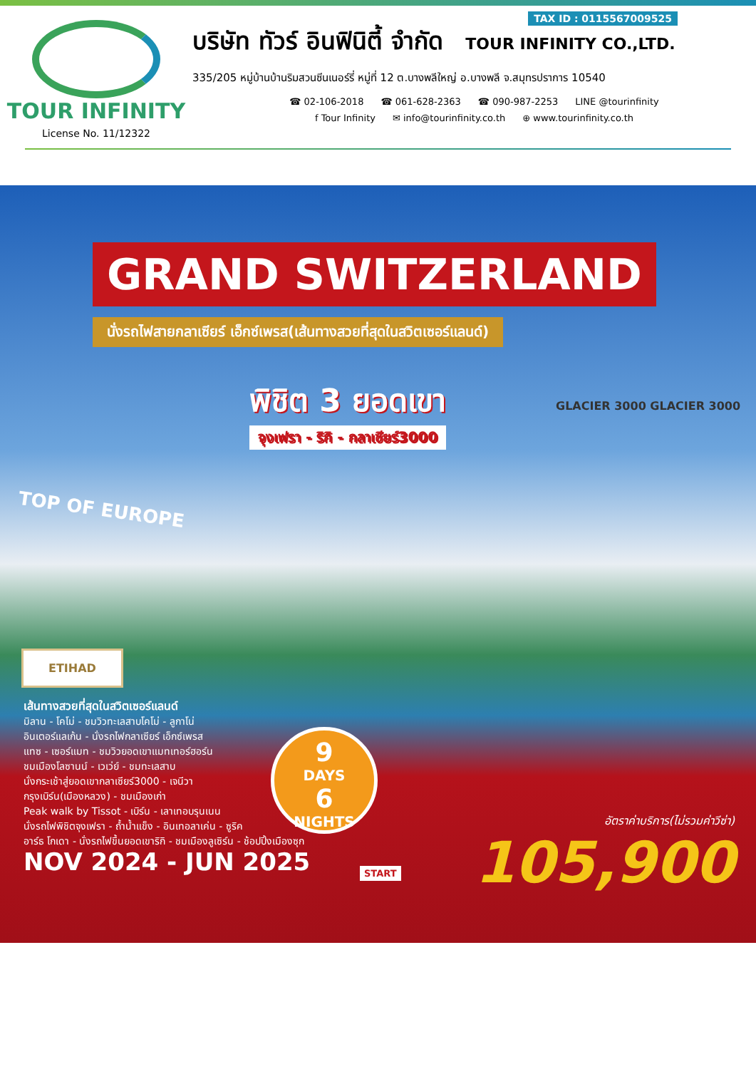TOUR INFINITY
License No. 11/12322
บริษัท ทัวร์ อินฟินิตี้ จำกัด TOUR INFINITY CO.,LTD.
335/205 หมู่บ้านบ้านริมสวนซีนเนอร์รี่ หมู่ที่ 12 ต.บางพลีใหญ่ อ.บางพลี จ.สมุทรปราการ 10540
☎ 02-106-2018 ☎ 061-628-2363 ☎ 090-987-2253 LINE @tourinfinity
f Tour Infinity ✉ info@tourinfinity.co.th ⊕ www.tourinfinity.co.th
TAX ID : 0115567009525
GRAND SWITZERLAND
นั่งรถไฟสายกลาเซียร์ เอ็กซ์เพรส(เส้นทางสวยที่สุดในสวิตเซอร์แลนด์)
พิชิต 3 ยอดเขา
จุงเฟรา - ริกิ - กลาเซียร์3000
GLACIER 3000 GLACIER 3000
TOP OF EUROPE
ETIHAD
เส้นทางสวยที่สุดในสวิตเซอร์แลนด์
มิลาน - โคโม่ - ชมวิวทะเลสาบโคโม่ - ลูกาโน่
อินเตอร์แลเก้น - นั่งรถไฟกลาเซียร์ เอ็กซ์เพรส
แทซ - เซอร์แมท - ชมวิวยอดเขาแมทเทอร์ฮอร์น
ชมเมืองโลซานน์ - เวเว่ย์ - ชมทะเลสาบ
นั่งกระเช้าสู่ยอดเขากลาเซียร์3000 - เจนีวา
กรุงเบิร์น(เมืองหลวง) - ชมเมืองเก่า
Peak walk by Tissot - เบิร์น - เลาเทอบรุนเนน
นั่งรถไฟพิชิตจุงเฟรา - ถ้ำน้ำแข็ง - อินเทอลาเค่น - ซูริค
อาร์ธ โกเดา - นั่งรถไฟขึ้นยอดเขาริกิ - ชมเมืองลูเซิร์น - ช้อปปิ้งเมืองซุก
NOV 2024 - JUN 2025
9
DAYS
6
NIGHTS
START
อัตราค่าบริการ(ไม่รวมค่าวีซ่า)
105,900